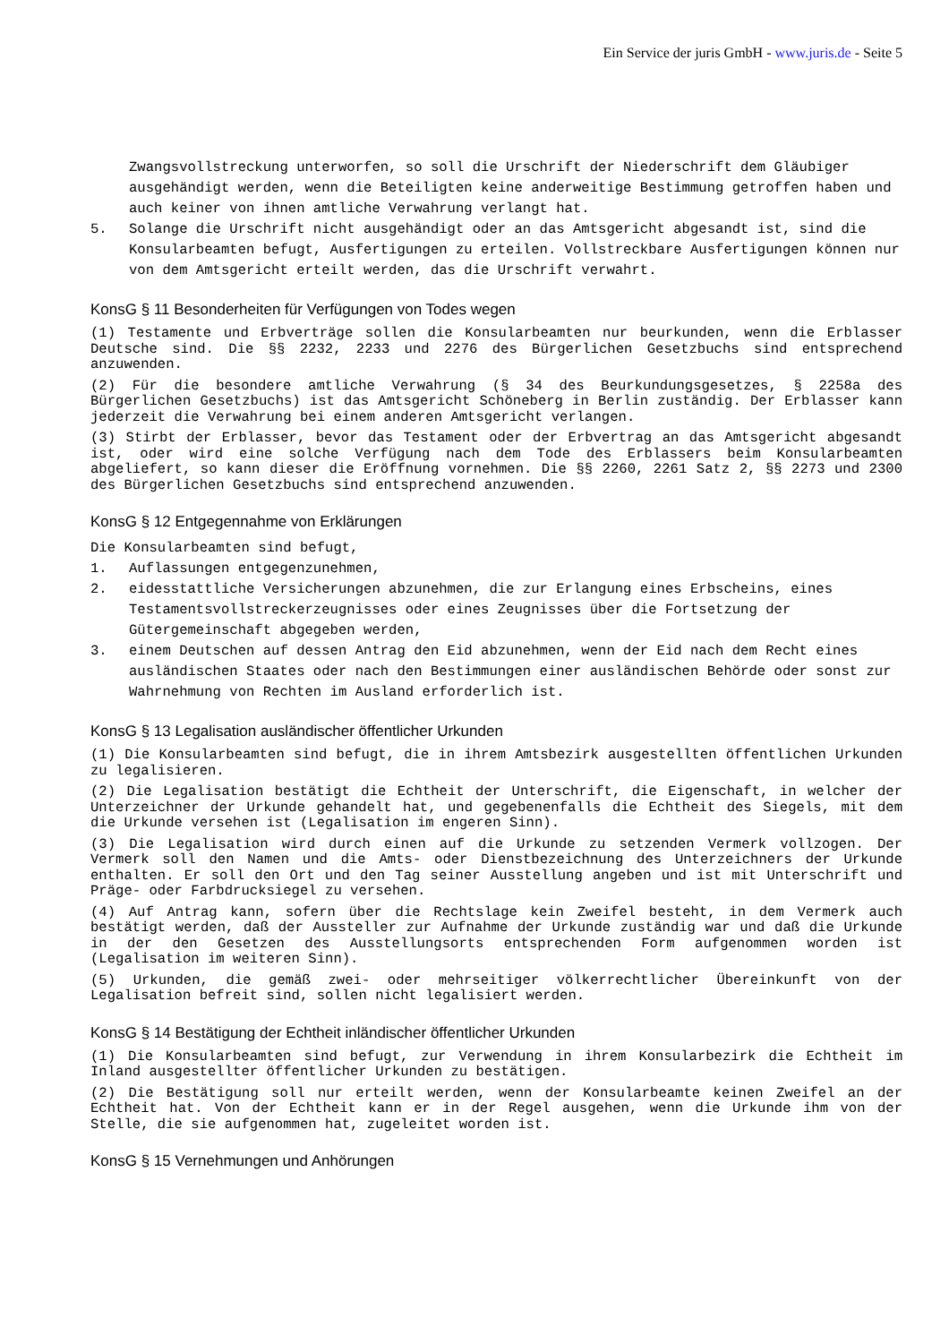Ein Service der juris GmbH - www.juris.de - Seite 5
Zwangsvollstreckung unterworfen, so soll die Urschrift der Niederschrift dem Gläubiger ausgehändigt werden, wenn die Beteiligten keine anderweitige Bestimmung getroffen haben und auch keiner von ihnen amtliche Verwahrung verlangt hat.
5. Solange die Urschrift nicht ausgehändigt oder an das Amtsgericht abgesandt ist, sind die Konsularbeamten befugt, Ausfertigungen zu erteilen. Vollstreckbare Ausfertigungen können nur von dem Amtsgericht erteilt werden, das die Urschrift verwahrt.
KonsG § 11 Besonderheiten für Verfügungen von Todes wegen
(1) Testamente und Erbverträge sollen die Konsularbeamten nur beurkunden, wenn die Erblasser Deutsche sind. Die §§ 2232, 2233 und 2276 des Bürgerlichen Gesetzbuchs sind entsprechend anzuwenden.
(2) Für die besondere amtliche Verwahrung (§ 34 des Beurkundungsgesetzes, § 2258a des Bürgerlichen Gesetzbuchs) ist das Amtsgericht Schöneberg in Berlin zuständig. Der Erblasser kann jederzeit die Verwahrung bei einem anderen Amtsgericht verlangen.
(3) Stirbt der Erblasser, bevor das Testament oder der Erbvertrag an das Amtsgericht abgesandt ist, oder wird eine solche Verfügung nach dem Tode des Erblassers beim Konsularbeamten abgeliefert, so kann dieser die Eröffnung vornehmen. Die §§ 2260, 2261 Satz 2, §§ 2273 und 2300 des Bürgerlichen Gesetzbuchs sind entsprechend anzuwenden.
KonsG § 12 Entgegennahme von Erklärungen
Die Konsularbeamten sind befugt,
1. Auflassungen entgegenzunehmen,
2. eidesstattliche Versicherungen abzunehmen, die zur Erlangung eines Erbscheins, eines Testamentsvollstreckerzeugnisses oder eines Zeugnisses über die Fortsetzung der Gütergemeinschaft abgegeben werden,
3. einem Deutschen auf dessen Antrag den Eid abzunehmen, wenn der Eid nach dem Recht eines ausländischen Staates oder nach den Bestimmungen einer ausländischen Behörde oder sonst zur Wahrnehmung von Rechten im Ausland erforderlich ist.
KonsG § 13 Legalisation ausländischer öffentlicher Urkunden
(1) Die Konsularbeamten sind befugt, die in ihrem Amtsbezirk ausgestellten öffentlichen Urkunden zu legalisieren.
(2) Die Legalisation bestätigt die Echtheit der Unterschrift, die Eigenschaft, in welcher der Unterzeichner der Urkunde gehandelt hat, und gegebenenfalls die Echtheit des Siegels, mit dem die Urkunde versehen ist (Legalisation im engeren Sinn).
(3) Die Legalisation wird durch einen auf die Urkunde zu setzenden Vermerk vollzogen. Der Vermerk soll den Namen und die Amts- oder Dienstbezeichnung des Unterzeichners der Urkunde enthalten. Er soll den Ort und den Tag seiner Ausstellung angeben und ist mit Unterschrift und Präge- oder Farbdrucksiegel zu versehen.
(4) Auf Antrag kann, sofern über die Rechtslage kein Zweifel besteht, in dem Vermerk auch bestätigt werden, daß der Aussteller zur Aufnahme der Urkunde zuständig war und daß die Urkunde in der den Gesetzen des Ausstellungsorts entsprechenden Form aufgenommen worden ist (Legalisation im weiteren Sinn).
(5) Urkunden, die gemäß zwei- oder mehrseitiger völkerrechtlicher Übereinkunft von der Legalisation befreit sind, sollen nicht legalisiert werden.
KonsG § 14 Bestätigung der Echtheit inländischer öffentlicher Urkunden
(1) Die Konsularbeamten sind befugt, zur Verwendung in ihrem Konsularbezirk die Echtheit im Inland ausgestellter öffentlicher Urkunden zu bestätigen.
(2) Die Bestätigung soll nur erteilt werden, wenn der Konsularbeamte keinen Zweifel an der Echtheit hat. Von der Echtheit kann er in der Regel ausgehen, wenn die Urkunde ihm von der Stelle, die sie aufgenommen hat, zugeleitet worden ist.
KonsG § 15 Vernehmungen und Anhörungen